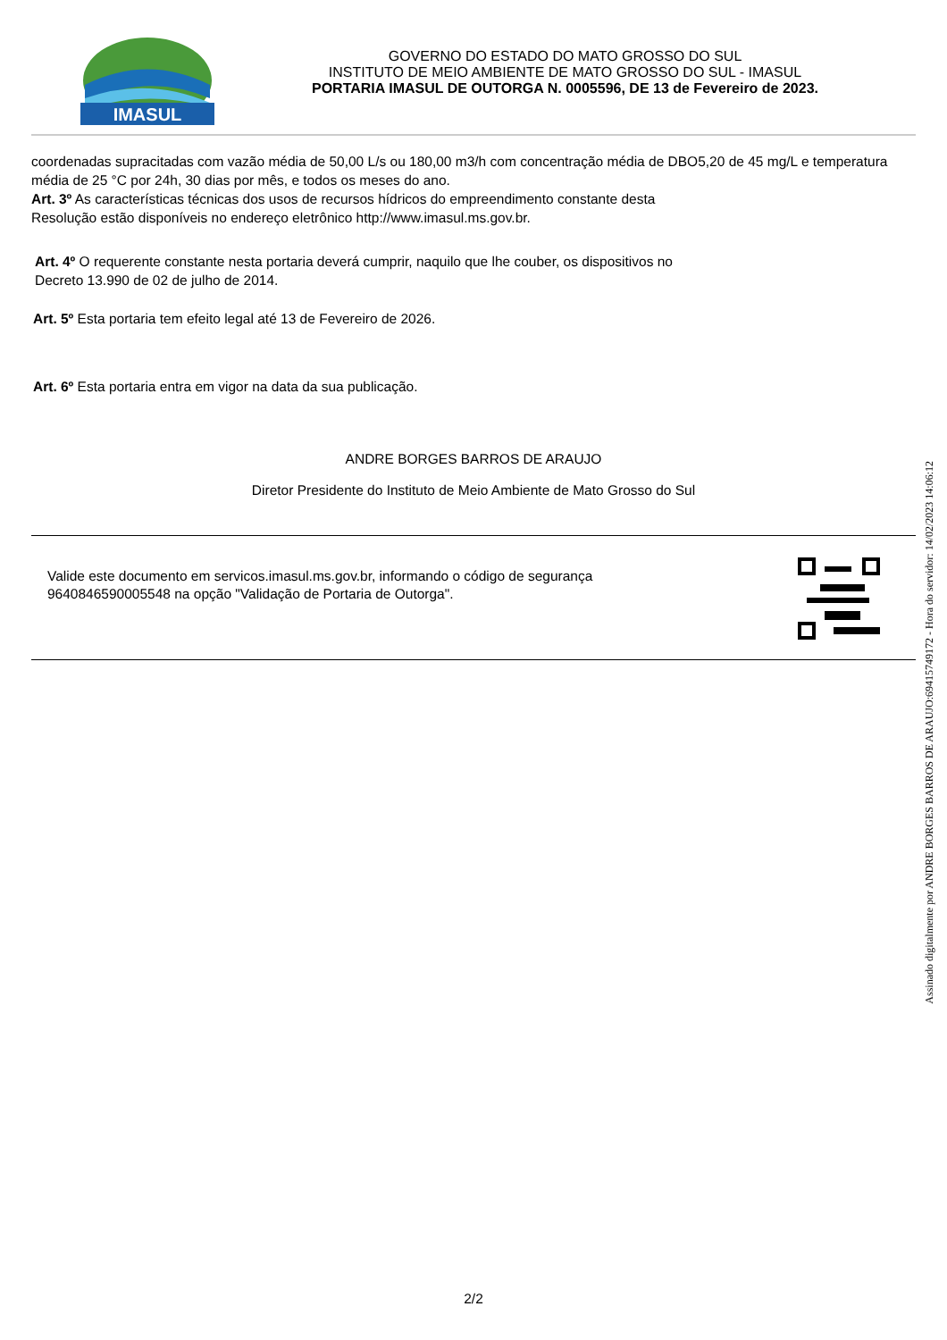IMASUL
GOVERNO DO ESTADO DO MATO GROSSO DO SUL
INSTITUTO DE MEIO AMBIENTE DE MATO GROSSO DO SUL - IMASUL
PORTARIA IMASUL DE OUTORGA N. 0005596, DE 13 de Fevereiro de 2023.
coordenadas supracitadas com vazão média de 50,00 L/s ou 180,00 m3/h com concentração média de DBO5,20 de 45 mg/L e temperatura média de 25 °C por 24h, 30 dias por mês, e todos os meses do ano.
Art. 3º As características técnicas dos usos de recursos hídricos do empreendimento constante desta
Resolução estão disponíveis no endereço eletrônico http://www.imasul.ms.gov.br.
Art. 4º O requerente constante nesta portaria deverá cumprir, naquilo que lhe couber, os dispositivos no
Decreto 13.990 de 02 de julho de 2014.
Art. 5º Esta portaria tem efeito legal até 13 de Fevereiro de 2026.
Art. 6º Esta portaria entra em vigor na data da sua publicação.
ANDRE BORGES BARROS DE ARAUJO
Diretor Presidente do Instituto de Meio Ambiente de Mato Grosso do Sul
Valide este documento em servicos.imasul.ms.gov.br, informando o código de segurança
9640846590005548 na opção "Validação de Portaria de Outorga".
2/2
Assinado digitalmente por ANDRE BORGES BARROS DE ARAUJO:69415749172 - Hora do servidor: 14/02/2023 14:06:12